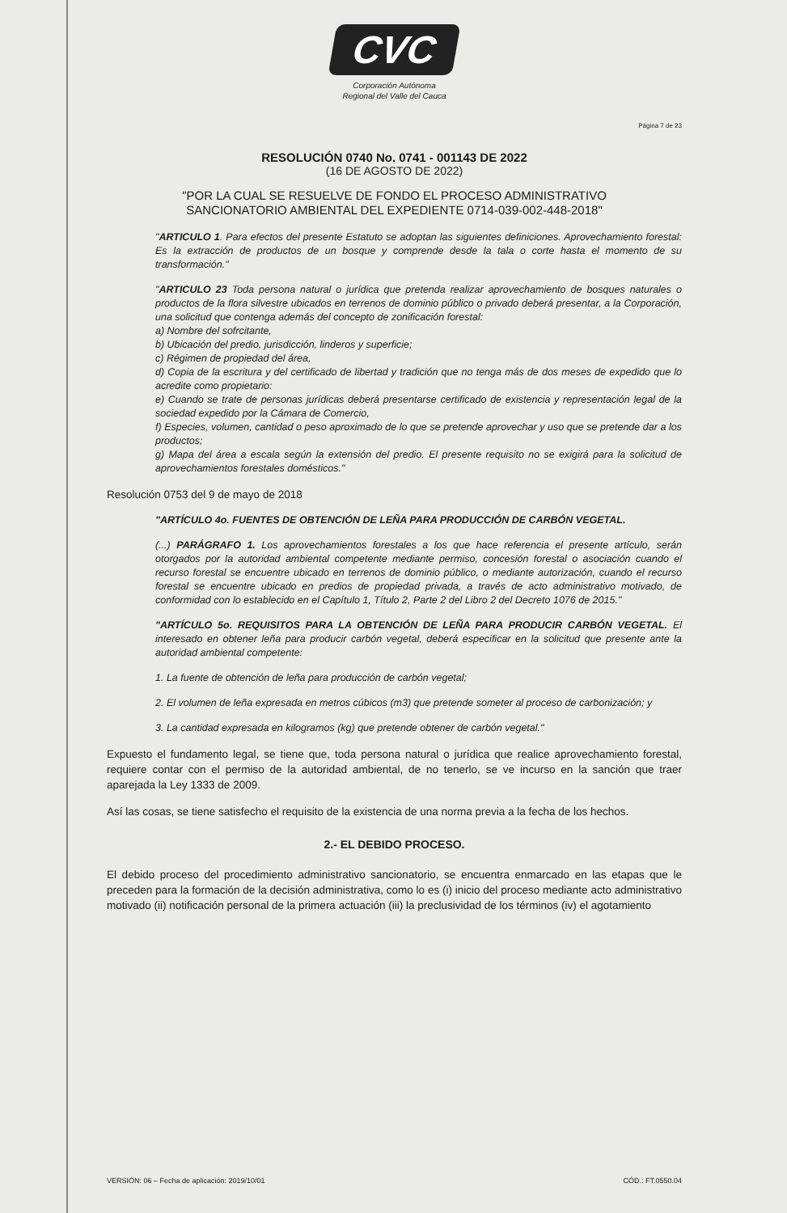CVC
Corporación Autónoma
Regional del Valle del Cauca
Página 7 de 23
RESOLUCIÓN 0740 No. 0741 - 001143 DE 2022
(16 DE AGOSTO DE 2022)
"POR LA CUAL SE RESUELVE DE FONDO EL PROCESO ADMINISTRATIVO
SANCIONATORIO AMBIENTAL DEL EXPEDIENTE 0714-039-002-448-2018"
"ARTICULO 1. Para efectos del presente Estatuto se adoptan las siguientes definiciones. Aprovechamiento forestal: Es la extracción de productos de un bosque y comprende desde la tala o corte hasta el momento de su transformación."
"ARTICULO 23 Toda persona natural o jurídica que pretenda realizar aprovechamiento de bosques naturales o productos de la flora silvestre ubicados en terrenos de dominio público o privado deberá presentar, a la Corporación, una solicitud que contenga además del concepto de zonificación forestal:
a) Nombre del sofrcitante,
b) Ubicación del predio, jurisdicción, linderos y superficie;
c) Régimen de propiedad del área,
d) Copia de la escritura y del certificado de libertad y tradición que no tenga más de dos meses de expedido que lo acredite como propietario:
e) Cuando se trate de personas jurídicas deberá presentarse certificado de existencia y representación legal de la sociedad expedido por la Cámara de Comercio,
f) Especies, volumen, cantidad o peso aproximado de lo que se pretende aprovechar y uso que se pretende dar a los productos;
g) Mapa del área a escala según la extensión del predio. El presente requisito no se exigirá para la solicitud de aprovechamientos forestales domésticos."
Resolución 0753 del 9 de mayo de 2018
"ARTÍCULO 4o. FUENTES DE OBTENCIÓN DE LEÑA PARA PRODUCCIÓN DE CARBÓN VEGETAL.
(...) PARÁGRAFO 1. Los aprovechamientos forestales a los que hace referencia el presente artículo, serán otorgados por la autoridad ambiental competente mediante permiso, concesión forestal o asociación cuando el recurso forestal se encuentre ubicado en terrenos de dominio público, o mediante autorización, cuando el recurso forestal se encuentre ubicado en predios de propiedad privada, a través de acto administrativo motivado, de conformidad con lo establecido en el Capítulo 1, Título 2, Parte 2 del Libro 2 del Decreto 1076 de 2015."
"ARTÍCULO 5o. REQUISITOS PARA LA OBTENCIÓN DE LEÑA PARA PRODUCIR CARBÓN VEGETAL. El interesado en obtener leña para producir carbón vegetal, deberá especificar en la solicitud que presente ante la autoridad ambiental competente:
1. La fuente de obtención de leña para producción de carbón vegetal;
2. El volumen de leña expresada en metros cúbicos (m3) que pretende someter al proceso de carbonización; y
3. La cantidad expresada en kilogramos (kg) que pretende obtener de carbón vegetal."
Expuesto el fundamento legal, se tiene que, toda persona natural o jurídica que realice aprovechamiento forestal, requiere contar con el permiso de la autoridad ambiental, de no tenerlo, se ve incurso en la sanción que traer aparejada la Ley 1333 de 2009.
Así las cosas, se tiene satisfecho el requisito de la existencia de una norma previa a la fecha de los hechos.
2.- EL DEBIDO PROCESO.
El debido proceso del procedimiento administrativo sancionatorio, se encuentra enmarcado en las etapas que le preceden para la formación de la decisión administrativa, como lo es (i) inicio del proceso mediante acto administrativo motivado (ii) notificación personal de la primera actuación (iii) la preclusividad de los términos (iv) el agotamiento
VERSIÓN: 06 – Fecha de aplicación: 2019/10/01 CÓD.: FT.0550.04